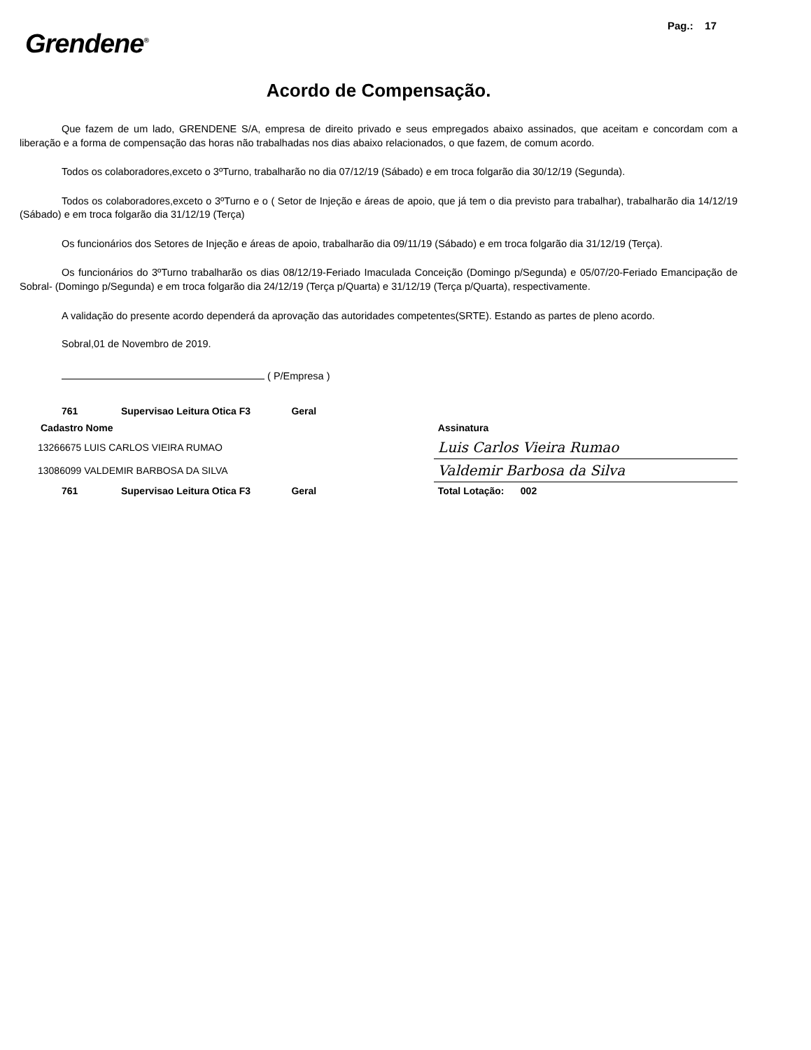Pag.: 17
Grendene<sup>®</sup>
Acordo de Compensação.
Que fazem de um lado, GRENDENE S/A, empresa de direito privado e seus empregados abaixo assinados, que aceitam e concordam com a liberação e a forma de compensação das horas não trabalhadas nos dias abaixo relacionados, o que fazem, de comum acordo.
Todos os colaboradores,exceto o 3ºTurno, trabalharão no dia 07/12/19 (Sábado) e em troca folgarão dia 30/12/19 (Segunda).
Todos os colaboradores,exceto o 3ºTurno e o ( Setor de Injeção e áreas de apoio, que já tem o dia previsto para trabalhar), trabalharão dia 14/12/19 (Sábado) e em troca folgarão dia 31/12/19 (Terça)
Os funcionários dos Setores de Injeção e áreas de apoio, trabalharão dia 09/11/19 (Sábado) e em troca folgarão dia 31/12/19 (Terça).
Os funcionários do 3ºTurno trabalharão os dias 08/12/19-Feriado Imaculada Conceição (Domingo p/Segunda) e 05/07/20-Feriado Emancipação de Sobral- (Domingo p/Segunda) e em troca folgarão dia 24/12/19 (Terça p/Quarta) e 31/12/19 (Terça p/Quarta), respectivamente.
A validação do presente acordo dependerá da aprovação das autoridades competentes(SRTE). Estando as partes de pleno acordo.
Sobral,01 de Novembro de 2019.
( P/Empresa )
| 761 | Supervisao Leitura Otica F3 Geral | |
| Cadastro Nome | | Assinatura |
| 13266675 LUIS CARLOS VIEIRA RUMAO | | Luis Carlos Vieira Rumao |
| 13086099 VALDEMIR BARBOSA DA SILVA | | Valdemir Barbosa da Silva |
| 761 | Supervisao Leitura Otica F3 Geral | Total Lotação: 002 |